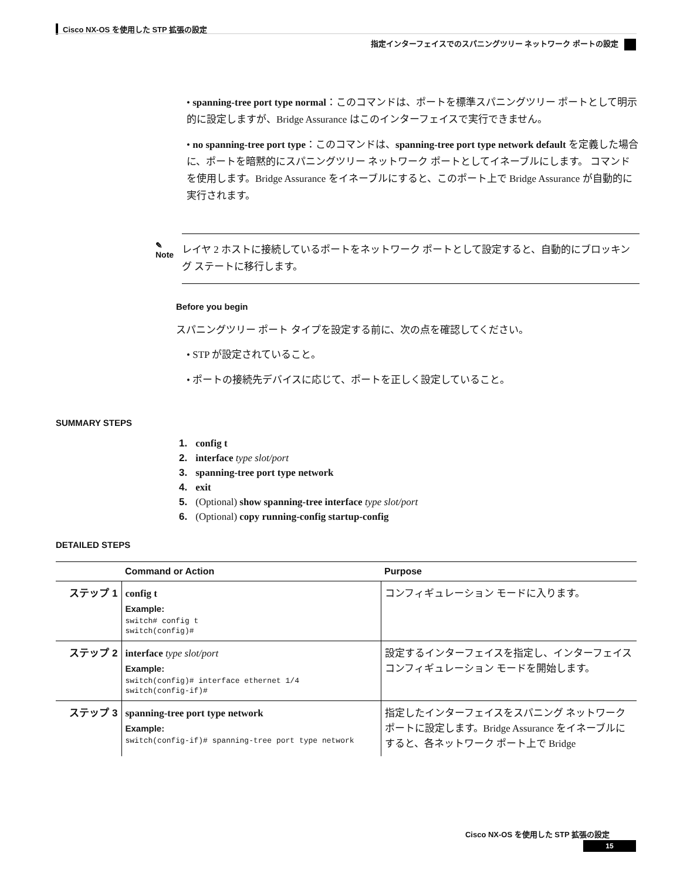Cisco NX-OS を使用した STP 拡張の設定
指定インターフェイスでのスパニングツリー ネットワーク ポートの設定
• spanning-tree port type normal：このコマンドは、ポートを標準スパニングツリー ポートとして明示的に設定しますが、Bridge Assurance はこのインターフェイスで実行できません。
• no spanning-tree port type：このコマンドは、spanning-tree port type network default を定義した場合に、ポートを暗黙的にスパニングツリー ネットワーク ポートとしてイネーブルにします。 コマンドを使用します。Bridge Assurance をイネーブルにすると、このポート上で Bridge Assurance が自動的に実行されます。
✎
Note
レイヤ 2 ホストに接続しているポートをネットワーク ポートとして設定すると、自動的にブロッキング ステートに移行します。
Before you begin
スパニングツリー ポート タイプを設定する前に、次の点を確認してください。
• STP が設定されていること。
• ポートの接続先デバイスに応じて、ポートを正しく設定していること。
SUMMARY STEPS
1. config t
2. interface type slot/port
3. spanning-tree port type network
4. exit
5. (Optional) show spanning-tree interface type slot/port
6. (Optional) copy running-config startup-config
DETAILED STEPS
| | Command or Action | Purpose |
| --- | --- | --- |
| ステップ 1 | config t Example: switch# config t switch(config)# | コンフィギュレーション モードに入ります。 |
| ステップ 2 | interface type slot/port Example: switch(config)# interface ethernet 1/4 switch(config-if)# | 設定するインターフェイスを指定し、インターフェイス コンフィギュレーション モードを開始します。 |
| ステップ 3 | spanning-tree port type network Example: switch(config-if)# spanning-tree port type network | 指定したインターフェイスをスパニング ネットワーク ポートに設定します。Bridge Assurance をイネーブルにすると、各ネットワーク ポート上で Bridge |
Cisco NX-OS を使用した STP 拡張の設定
15